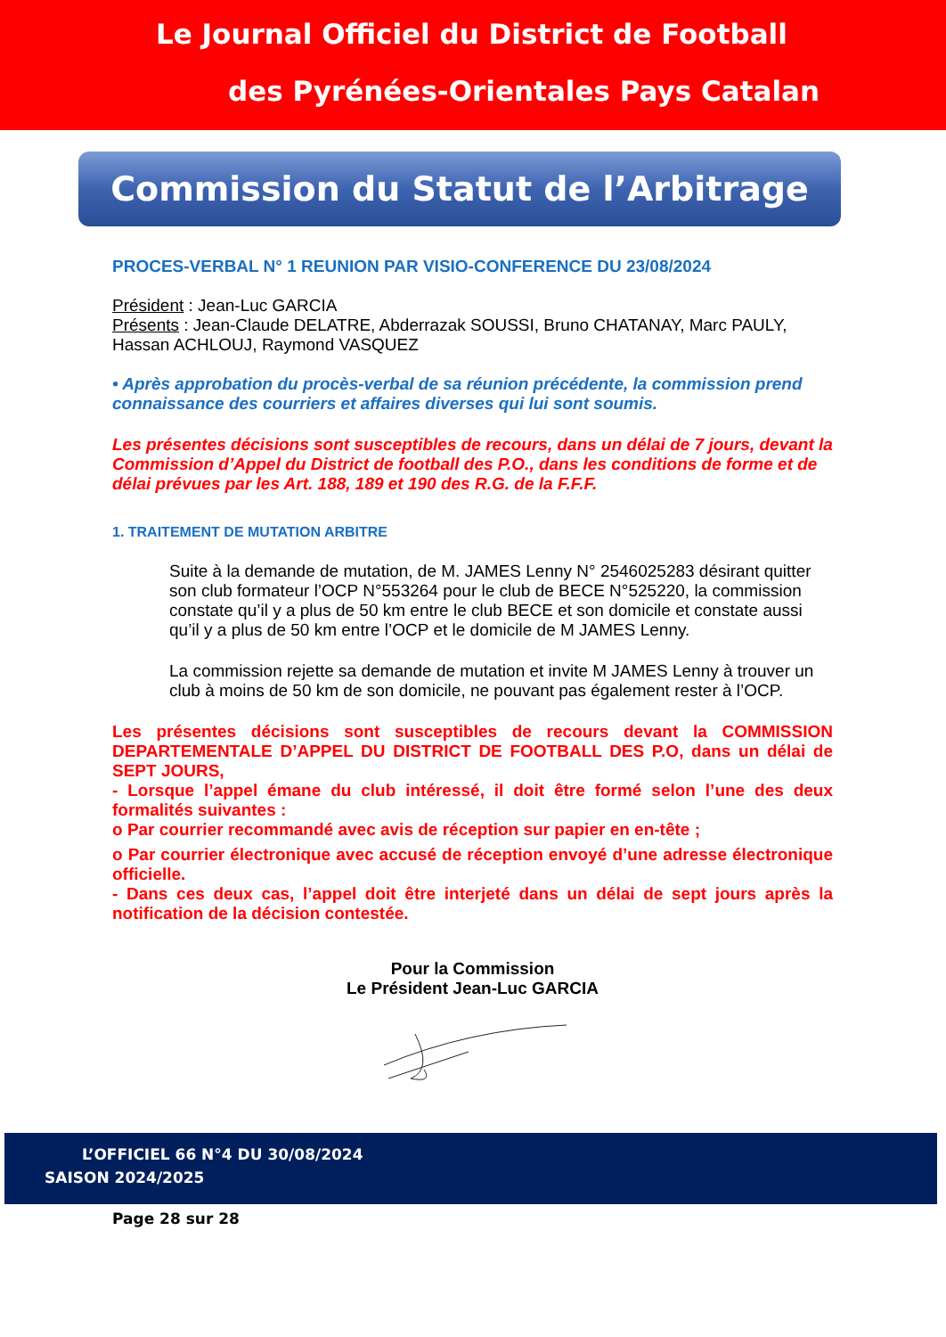Le Journal Officiel du District de Football
des Pyrénées-Orientales Pays Catalan
Commission du Statut de l’Arbitrage
PROCES-VERBAL N° 1 REUNION PAR VISIO-CONFERENCE DU 23/08/2024
Président : Jean-Luc GARCIA
Présents : Jean-Claude DELATRE, Abderrazak SOUSSI, Bruno CHATANAY, Marc PAULY, Hassan ACHLOUJ, Raymond VASQUEZ
• Après approbation du procès-verbal de sa réunion précédente, la commission prend connaissance des courriers et affaires diverses qui lui sont soumis.
Les présentes décisions sont susceptibles de recours, dans un délai de 7 jours, devant la Commission d’Appel du District de football des P.O., dans les conditions de forme et de délai prévues par les Art. 188, 189 et 190 des R.G. de la F.F.F.
1. TRAITEMENT DE MUTATION ARBITRE
Suite à la demande de mutation, de M. JAMES Lenny N° 2546025283 désirant quitter son club formateur l’OCP N°553264 pour le club de BECE N°525220, la commission constate qu’il y a plus de 50 km entre le club BECE et son domicile et constate aussi qu’il y a plus de 50 km entre l’OCP et le domicile de M JAMES Lenny.
La commission rejette sa demande de mutation et invite M JAMES Lenny à trouver un club à moins de 50 km de son domicile, ne pouvant pas également rester à l’OCP.
Les présentes décisions sont susceptibles de recours devant la COMMISSION DEPARTEMENTALE D’APPEL DU DISTRICT DE FOOTBALL DES P.O, dans un délai de SEPT JOURS,
- Lorsque l’appel émane du club intéressé, il doit être formé selon l’une des deux formalités suivantes :
o Par courrier recommandé avec avis de réception sur papier en en-tête ;
o Par courrier électronique avec accusé de réception envoyé d’une adresse électronique officielle.
- Dans ces deux cas, l’appel doit être interjeté dans un délai de sept jours après la notification de la décision contestée.
Pour la Commission
Le Président Jean-Luc GARCIA
L’OFFICIEL 66 N°4 DU 30/08/2024
SAISON 2024/2025
Page 28 sur 28